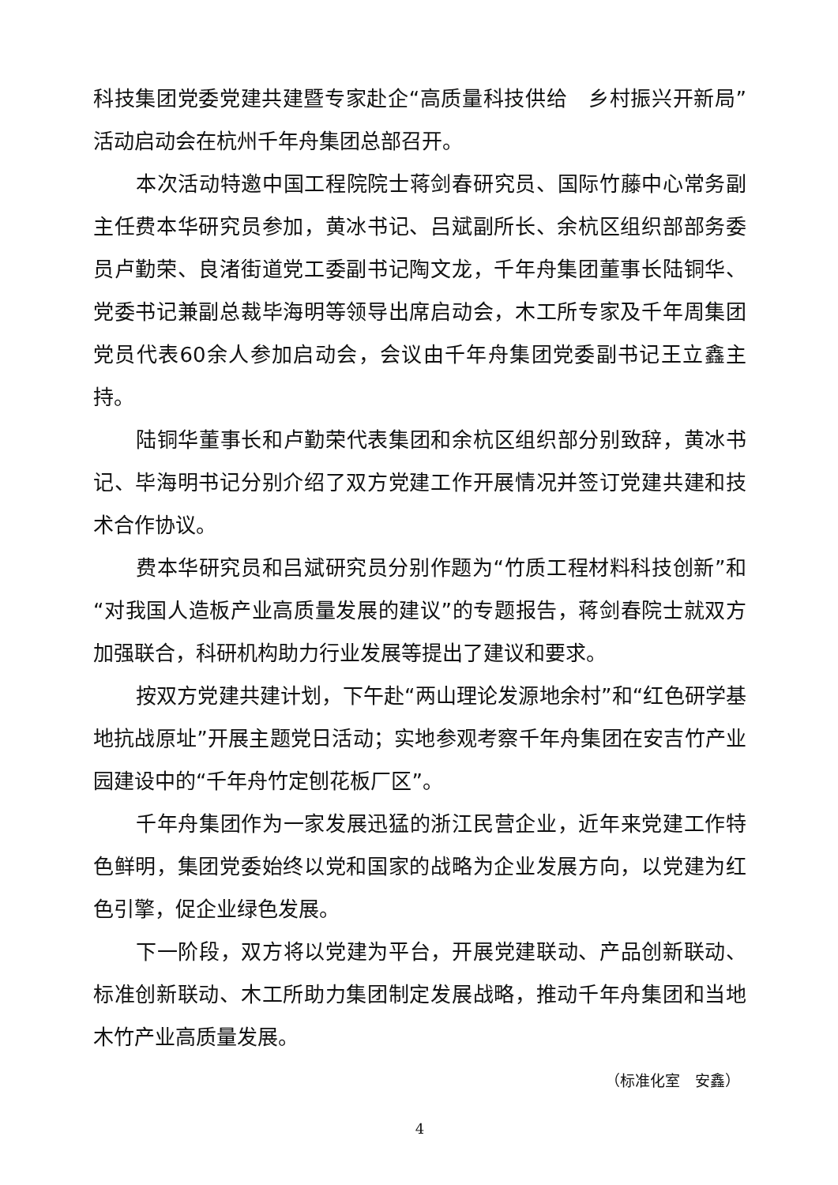科技集团党委党建共建暨专家赴企“高质量科技供给　乡村振兴开新局”活动启动会在杭州千年舟集团总部召开。
本次活动特邀中国工程院院士蒋剑春研究员、国际竹藤中心常务副主任费本华研究员参加，黄冰书记、吕斌副所长、余杭区组织部部务委员卢勤荣、良渚街道党工委副书记陶文龙，千年舟集团董事长陆铜华、党委书记兼副总裁毕海明等领导出席启动会，木工所专家及千年周集团党员代表60余人参加启动会，会议由千年舟集团党委副书记王立鑫主持。
陆铜华董事长和卢勤荣代表集团和余杭区组织部分别致辞，黄冰书记、毕海明书记分别介绍了双方党建工作开展情况并签订党建共建和技术合作协议。
费本华研究员和吕斌研究员分别作题为“竹质工程材料科技创新”和“对我国人造板产业高质量发展的建议”的专题报告，蒋剑春院士就双方加强联合，科研机构助力行业发展等提出了建议和要求。
按双方党建共建计划，下午赴“两山理论发源地余村”和“红色研学基地抗战原址”开展主题党日活动；实地参观考察千年舟集团在安吉竹产业园建设中的“千年舟竹定刨花板厂区”。
千年舟集团作为一家发展迅猛的浙江民营企业，近年来党建工作特色鲜明，集团党委始终以党和国家的战略为企业发展方向，以党建为红色引擎，促企业绿色发展。
下一阶段，双方将以党建为平台，开展党建联动、产品创新联动、标准创新联动、木工所助力集团制定发展战略，推动千年舟集团和当地木竹产业高质量发展。
（标准化室　安鑫）
4